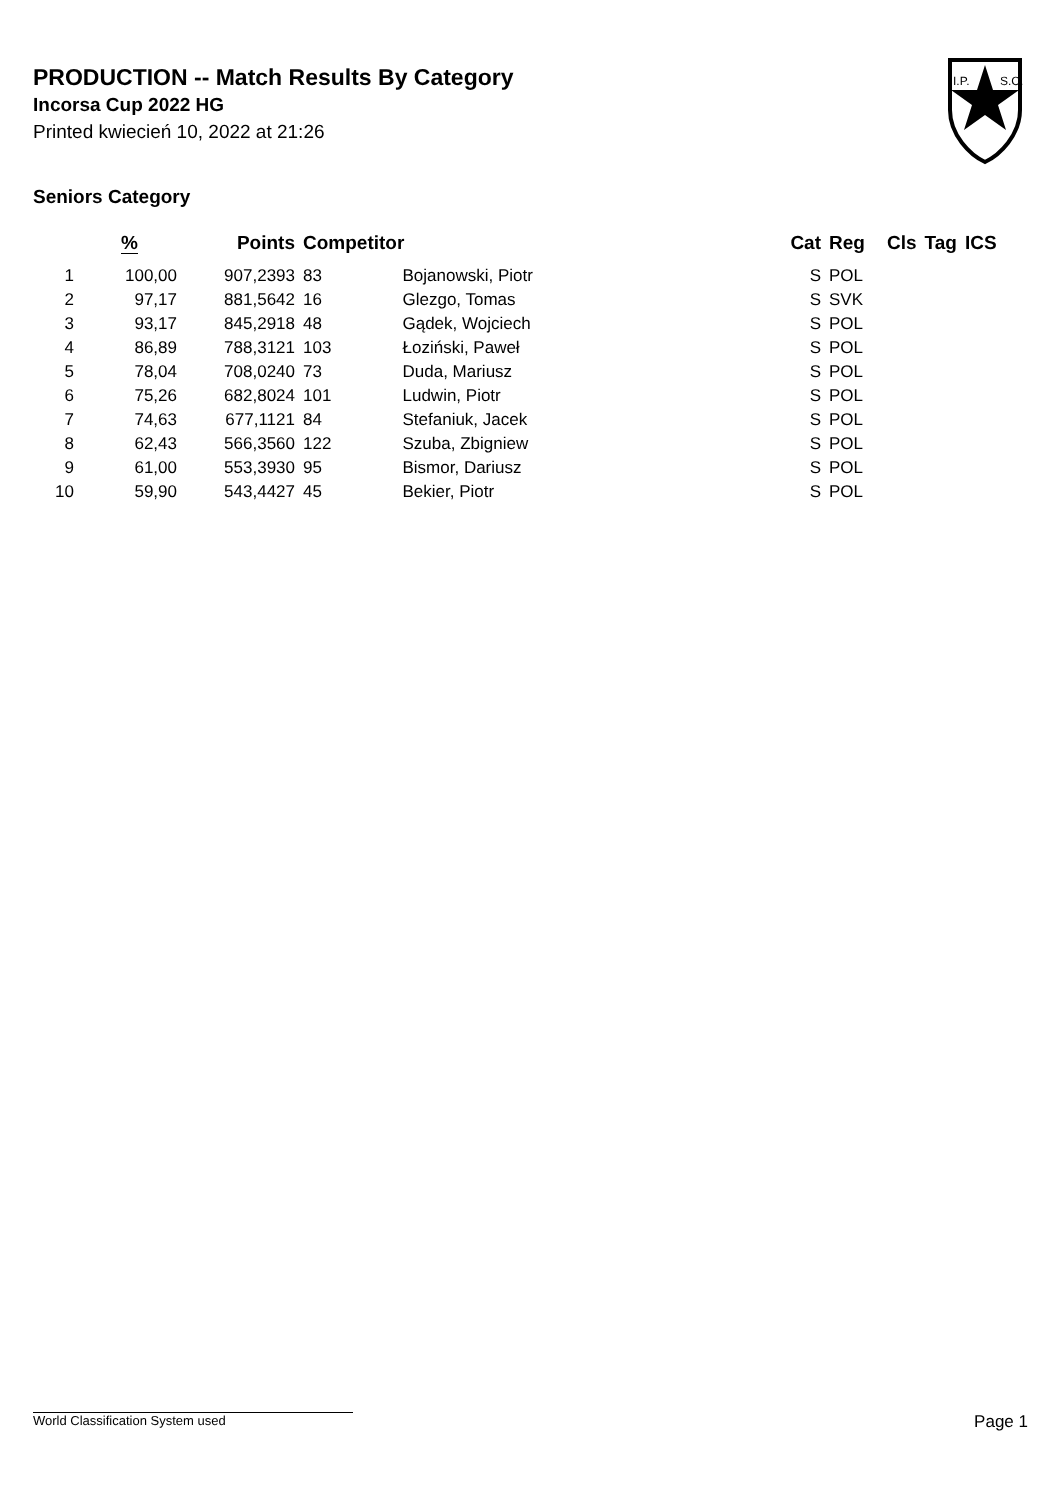PRODUCTION -- Match Results By Category
Incorsa Cup 2022 HG
Printed kwiecień 10, 2022 at 21:26
I.P.
S.C.
Seniors Category
| | % | Points | Competitor | | Cat | Reg | Cls | Tag | ICS |
| --- | --- | --- | --- | --- | --- | --- | --- | --- | --- |
| 1 | 100,00 | 907,2393 | 83 | Bojanowski, Piotr | S | POL | | | |
| 2 | 97,17 | 881,5642 | 16 | Glezgo, Tomas | S | SVK | | | |
| 3 | 93,17 | 845,2918 | 48 | Gądek, Wojciech | S | POL | | | |
| 4 | 86,89 | 788,3121 | 103 | Łoziński, Paweł | S | POL | | | |
| 5 | 78,04 | 708,0240 | 73 | Duda, Mariusz | S | POL | | | |
| 6 | 75,26 | 682,8024 | 101 | Ludwin, Piotr | S | POL | | | |
| 7 | 74,63 | 677,1121 | 84 | Stefaniuk, Jacek | S | POL | | | |
| 8 | 62,43 | 566,3560 | 122 | Szuba, Zbigniew | S | POL | | | |
| 9 | 61,00 | 553,3930 | 95 | Bismor, Dariusz | S | POL | | | |
| 10 | 59,90 | 543,4427 | 45 | Bekier, Piotr | S | POL | | | |
World Classification System used Page 1